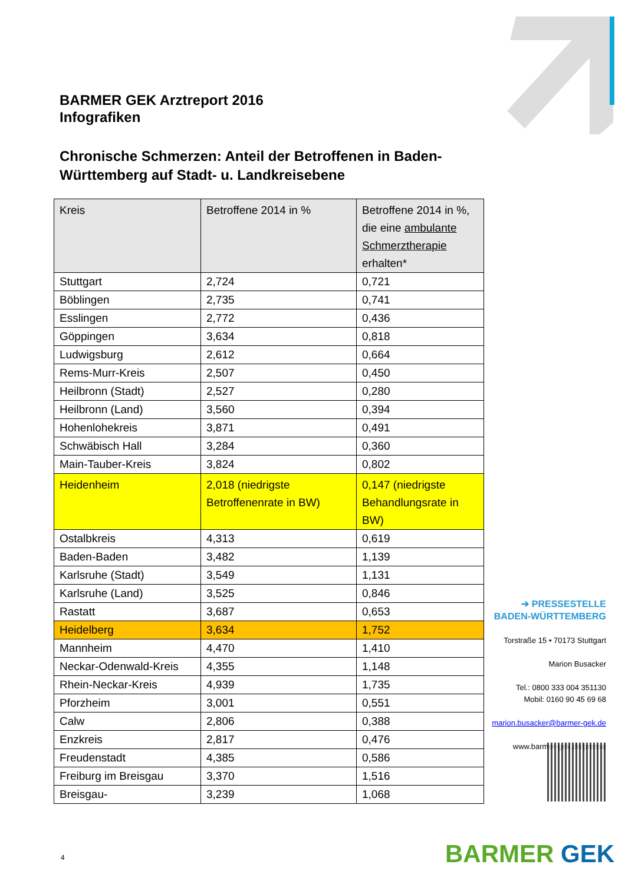BARMER GEK Arztreport 2016
Infografiken
Chronische Schmerzen: Anteil der Betroffenen in Baden-Württemberg auf Stadt- u. Landkreisebene
| Kreis | Betroffene 2014 in % | Betroffene 2014 in %, die eine ambulante Schmerztherapie erhalten* |
| --- | --- | --- |
| Stuttgart | 2,724 | 0,721 |
| Böblingen | 2,735 | 0,741 |
| Esslingen | 2,772 | 0,436 |
| Göppingen | 3,634 | 0,818 |
| Ludwigsburg | 2,612 | 0,664 |
| Rems-Murr-Kreis | 2,507 | 0,450 |
| Heilbronn (Stadt) | 2,527 | 0,280 |
| Heilbronn (Land) | 3,560 | 0,394 |
| Hohenlohekreis | 3,871 | 0,491 |
| Schwäbisch Hall | 3,284 | 0,360 |
| Main-Tauber-Kreis | 3,824 | 0,802 |
| Heidenheim | 2,018 (niedrigste Betroffenenrate in BW) | 0,147 (niedrigste Behandlungsrate in BW) |
| Ostalbkreis | 4,313 | 0,619 |
| Baden-Baden | 3,482 | 1,139 |
| Karlsruhe (Stadt) | 3,549 | 1,131 |
| Karlsruhe (Land) | 3,525 | 0,846 |
| Rastatt | 3,687 | 0,653 |
| Heidelberg | 3,634 | 1,752 |
| Mannheim | 4,470 | 1,410 |
| Neckar-Odenwald-Kreis | 4,355 | 1,148 |
| Rhein-Neckar-Kreis | 4,939 | 1,735 |
| Pforzheim | 3,001 | 0,551 |
| Calw | 2,806 | 0,388 |
| Enzkreis | 2,817 | 0,476 |
| Freudenstadt | 4,385 | 0,586 |
| Freiburg im Breisgau | 3,370 | 1,516 |
| Breisgau- | 3,239 | 1,068 |
➔ PRESSESTELLE
BADEN-WÜRTTEMBERG
Torstraße 15 • 70173 Stuttgart
Marion Busacker
Tel.: 0800 333 004 351130
Mobil: 0160 90 45 69 68
marion.busacker@barmer-gek.de
www.barmer-gek.de/presse
BARMER GEK 4